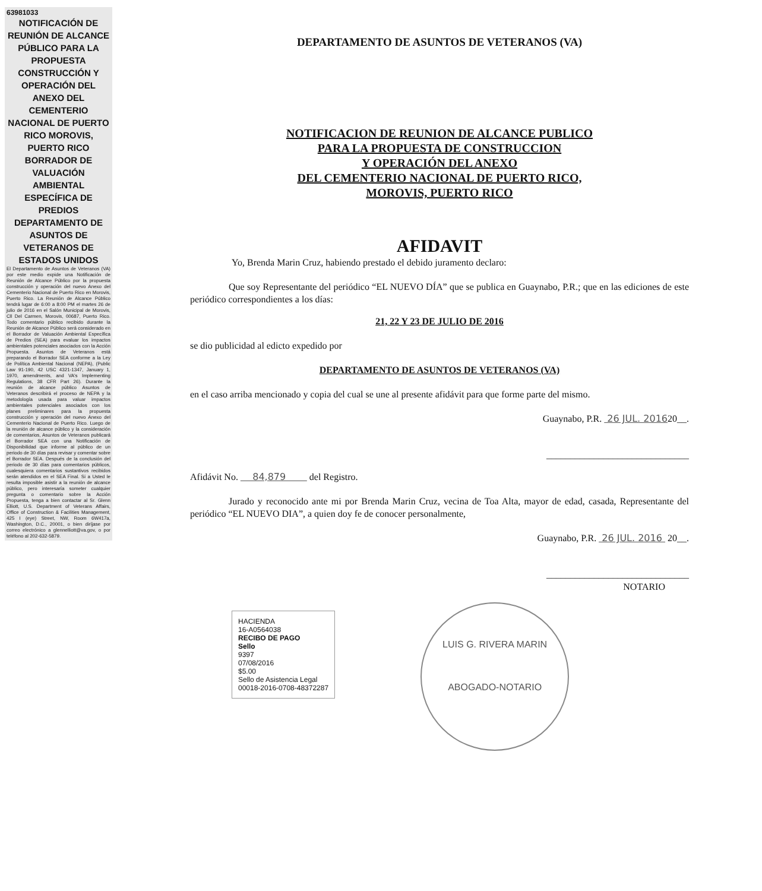63981033
NOTIFICACIÓN DE REUNIÓN DE ALCANCE PÚBLICO PARA LA PROPUESTA CONSTRUCCIÓN Y OPERACIÓN DEL ANEXO DEL CEMENTERIO NACIONAL DE PUERTO RICO MOROVIS, PUERTO RICO BORRADOR DE VALUACIÓN AMBIENTAL ESPECÍFICA DE PREDIOS DEPARTAMENTO DE ASUNTOS DE VETERANOS DE ESTADOS UNIDOS
El Departamento de Asuntos de Veteranos (VA) por este medio expide una Notificación de Reunión de Alcance Público por la propuesta construcción y operación del nuevo Anexo del Cementerio Nacional de Puerto Rico en Morovis, Puerto Rico. La Reunión de Alcance Público tendrá lugar de 6:00 a 8:00 PM el martes 26 de julio de 2016 en el Salón Municipal de Morovis, Cll Del Carmen, Morovis, 00687, Puerto Rico. Todo comentario público recibido durante la Reunión de Alcance Público será considerado en el Borrador de Valuación Ambiental Específica de Predios (SEA) para evaluar los impactos ambientales potenciales asociados con la Acción Propuesta. Asuntos de Veteranos está preparando el Borrador SEA conforme a la Ley de Política Ambiental Nacional (NEPA), (Public Law 91-190, 42 USC 4321-1347, January 1, 1970, amendments, and VA's Implementing Regulations, 38 CFR Part 26). Durante la reunión de alcance público Asuntos de Veteranos describirá el proceso de NEPA y la metodología usada para valuar impactos ambientales potenciales asociados con los planes preliminares para la propuesta construcción y operación del nuevo Anexo del Cementerio Nacional de Puerto Rico. Luego de la reunión de alcance público y la consideración de comentarios, Asuntos de Veteranos publicará el Borrador SEA con una Notificación de Disponibilidad que informe al público de un periodo de 30 días para revisar y comentar sobre el Borrador SEA. Después de la conclusión del periodo de 30 días para comentarios públicos, cualesquiera comentarios sustantivos recibidos serán atendidos en el SEA Final. Si a Usted le resulta imposible asistir a la reunión de alcance público, pero interesaría someter cualquier pregunta o comentario sobre la Acción Propuesta, tenga a bien contactar al Sr. Glenn Elliott, U.S. Department of Veterans Affairs, Office of Construction & Facilities Management, 425 I (eye) Street, NW, Room 6W417a, Washington, D.C., 20001, o bien diríjase por correo electrónico a glennelliott@va.gov, o por teléfono al 202-632-5879.
DEPARTAMENTO DE ASUNTOS DE VETERANOS (VA)
NOTIFICACION DE REUNION DE ALCANCE PUBLICO
PARA LA PROPUESTA DE CONSTRUCCION
Y OPERACIÓN DEL ANEXO
DEL CEMENTERIO NACIONAL DE PUERTO RICO,
MOROVIS, PUERTO RICO
AFIDAVIT
Yo, Brenda Marin Cruz, habiendo prestado el debido juramento declaro:
Que soy Representante del periódico “EL NUEVO DÍA” que se publica en Guaynabo, P.R.; que en las ediciones de este periódico correspondientes a los días:
21, 22 Y 23 DE JULIO DE 2016
se dio publicidad al edicto expedido por
DEPARTAMENTO DE ASUNTOS DE VETERANOS (VA)
en el caso arriba mencionado y copia del cual se une al presente afidávit para que forme parte del mismo.
Guaynabo, P.R. 26 JUL. 201620__.
______________________________
Afidávit No. 84,879 del Registro.
Jurado y reconocido ante mi por Brenda Marin Cruz, vecina de Toa Alta, mayor de edad, casada, Representante del periódico “EL NUEVO DIA”, a quien doy fe de conocer personalmente,
Guaynabo, P.R. 26 JUL. 2016 20__.
______________________________
NOTARIO
HACIENDA
16-A0564038
RECIBO DE PAGO
Sello
9397
07/08/2016
$5.00
Sello de Asistencia Legal
00018-2016-0708-48372287
LUIS G. RIVERA MARIN
ABOGADO-NOTARIO